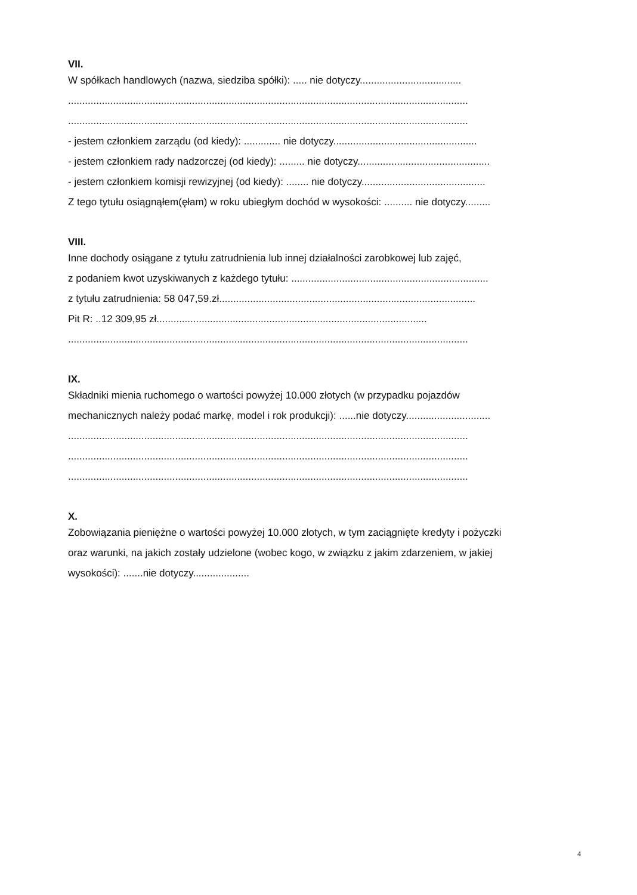VII.
W spółkach handlowych (nazwa, siedziba spółki): ..... nie dotyczy....................................
..............................................................................................................................................
..............................................................................................................................................
- jestem członkiem zarządu (od kiedy): ............. nie dotyczy...................................................
- jestem członkiem rady nadzorczej (od kiedy): ......... nie dotyczy...............................................
- jestem członkiem komisji rewizyjnej (od kiedy): ........ nie dotyczy............................................
Z tego tytułu osiągnąłem(ęłam) w roku ubiegłym dochód w wysokości: .......... nie dotyczy.........
VIII.
Inne dochody osiągane z tytułu zatrudnienia lub innej działalności zarobkowej lub zajęć,
z podaniem kwot uzyskiwanych z każdego tytułu: ......................................................................
z tytułu zatrudnienia: 58 047,59.zł...........................................................................................
Pit R: ..12 309,95 zł................................................................................................
..............................................................................................................................................
IX.
Składniki mienia ruchomego o wartości powyżej 10.000 złotych (w przypadku pojazdów
mechanicznych należy podać markę, model i rok produkcji): ......nie dotyczy..............................
..............................................................................................................................................
..............................................................................................................................................
..............................................................................................................................................
X.
Zobowiązania pieniężne o wartości powyżej 10.000 złotych, w tym zaciągnięte kredyty i pożyczki
oraz warunki, na jakich zostały udzielone (wobec kogo, w związku z jakim zdarzeniem, w jakiej
wysokości): .......nie dotyczy....................
4